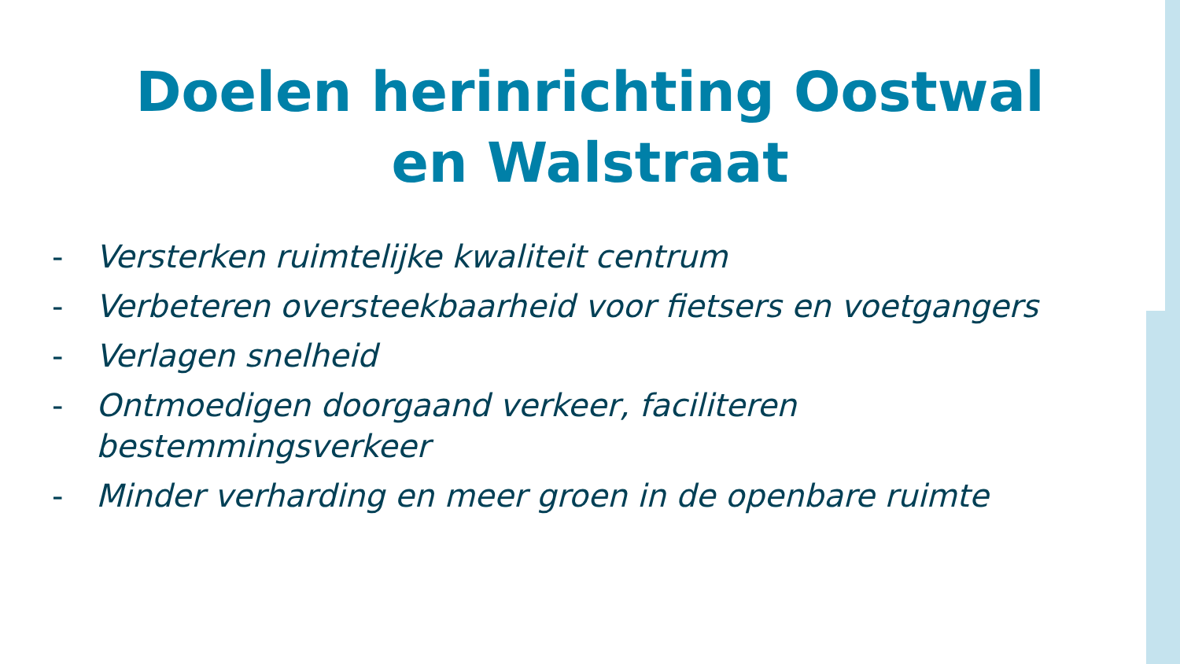Doelen herinrichting Oostwal
en Walstraat
- Versterken ruimtelijke kwaliteit centrum
- Verbeteren oversteekbaarheid voor fietsers en voetgangers
- Verlagen snelheid
- Ontmoedigen doorgaand verkeer, faciliteren
bestemmingsverkeer
- Minder verharding en meer groen in de openbare ruimte